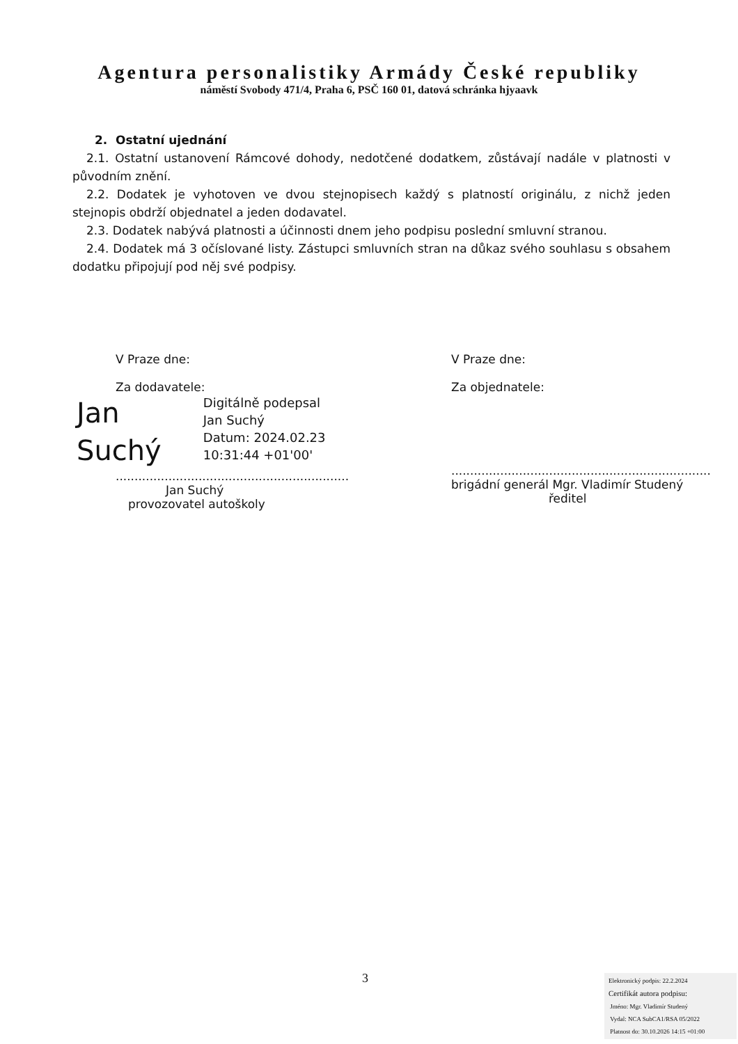Agentura personalistiky Armády České republiky
náměstí Svobody 471/4, Praha 6, PSČ 160 01, datová schránka hjyaavk
2. Ostatní ujednání
2.1. Ostatní ustanovení Rámcové dohody, nedotčené dodatkem, zůstávají nadále v platnosti v původním znění.
2.2. Dodatek je vyhotoven ve dvou stejnopisech každý s platností originálu, z nichž jeden stejnopis obdrží objednatel a jeden dodavatel.
2.3. Dodatek nabývá platnosti a účinnosti dnem jeho podpisu poslední smluvní stranou.
2.4. Dodatek má 3 očíslované listy. Zástupci smluvních stran na důkaz svého souhlasu s obsahem dodatku připojují pod něj své podpisy.
V Praze dne:
Za dodavatele:
Jan
Suchý
Digitálně podepsal
Jan Suchý
Datum: 2024.02.23
10:31:44 +01'00'
..............................................................
Jan Suchý
provozovatel autoškoly
V Praze dne:
Za objednatele:
.....................................................................
brigádní generál Mgr. Vladimír Studený
ředitel
3
Elektronický podpis: 22.2.2024
Certifikát autora podpisu:
Jméno: Mgr. Vladimír Studený
Vydal: NCA SubCA1/RSA 05/2022
Platnost do: 30.10.2026 14:15 +01:00